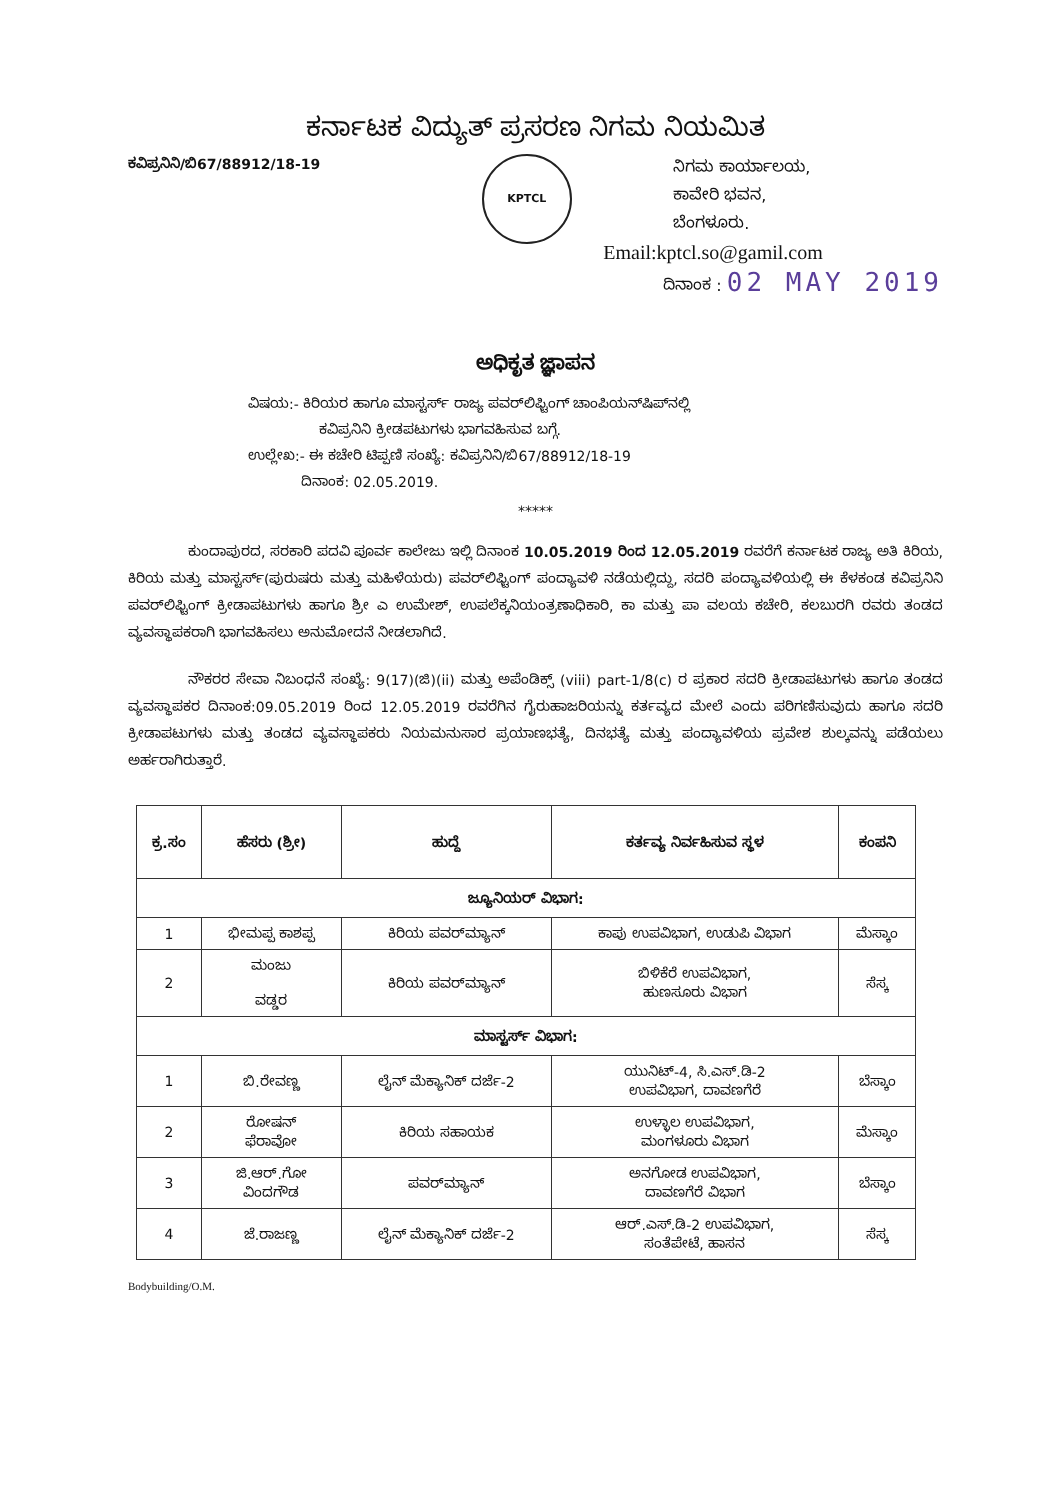ಕರ್ನಾಟಕ ವಿದ್ಯುತ್ ಪ್ರಸರಣ ನಿಗಮ ನಿಯಮಿತ
ಕವಿಪ್ರನಿನಿ/ಬಿ67/88912/18-19
KPTCL
ನಿಗಮ ಕಾರ್ಯಾಲಯ,
ಕಾವೇರಿ ಭವನ,
ಬೆಂಗಳೂರು.
Email:kptcl.so@gamil.com
ದಿನಾಂಕ : 02 MAY 2019
ಅಧಿಕೃತ ಜ್ಞಾಪನ
ವಿಷಯ:- ಕಿರಿಯರ ಹಾಗೂ ಮಾಸ್ಟರ್ಸ್ ರಾಜ್ಯ ಪವರ್‌ಲಿಫ್ಟಿಂಗ್ ಚಾಂಪಿಯನ್‌ಷಿಪ್‌ನಲ್ಲಿ
ಕವಿಪ್ರನಿನಿ ಕ್ರೀಡಪಟುಗಳು ಭಾಗವಹಿಸುವ ಬಗ್ಗೆ.
ಉಲ್ಲೇಖ:- ಈ ಕಚೇರಿ ಟಿಪ್ಪಣಿ ಸಂಖ್ಯೆ: ಕವಿಪ್ರನಿನಿ/ಬಿ67/88912/18-19
ದಿನಾಂಕ: 02.05.2019.
*****
ಕುಂದಾಪುರದ, ಸರಕಾರಿ ಪದವಿ ಪೂರ್ವ ಕಾಲೇಜು ಇಲ್ಲಿ ದಿನಾಂಕ 10.05.2019 ರಿಂದ 12.05.2019 ರವರೆಗೆ ಕರ್ನಾಟಕ ರಾಜ್ಯ ಅತಿ ಕಿರಿಯ, ಕಿರಿಯ ಮತ್ತು ಮಾಸ್ಟರ್ಸ್(ಪುರುಷರು ಮತ್ತು ಮಹಿಳೆಯರು) ಪವರ್‌ಲಿಫ್ಟಿಂಗ್ ಪಂದ್ಯಾವಳಿ ನಡೆಯಲ್ಲಿದ್ದು, ಸದರಿ ಪಂದ್ಯಾವಳಿಯಲ್ಲಿ ಈ ಕೆಳಕಂಡ ಕವಿಪ್ರನಿನಿ ಪವರ್‌ಲಿಫ್ಟಿಂಗ್ ಕ್ರೀಡಾಪಟುಗಳು ಹಾಗೂ ಶ್ರೀ ಎ ಉಮೇಶ್, ಉಪಲೆಕ್ಕನಿಯಂತ್ರಣಾಧಿಕಾರಿ, ಕಾ ಮತ್ತು ಪಾ ವಲಯ ಕಚೇರಿ, ಕಲಬುರಗಿ ರವರು ತಂಡದ ವ್ಯವಸ್ಥಾಪಕರಾಗಿ ಭಾಗವಹಿಸಲು ಅನುಮೋದನೆ ನೀಡಲಾಗಿದೆ.
ನೌಕರರ ಸೇವಾ ನಿಬಂಧನೆ ಸಂಖ್ಯೆ: 9(17)(ಜಿ)(ii) ಮತ್ತು ಅಪೆಂಡಿಕ್ಸ್ (viii) part-1/8(c) ರ ಪ್ರಕಾರ ಸದರಿ ಕ್ರೀಡಾಪಟುಗಳು ಹಾಗೂ ತಂಡದ ವ್ಯವಸ್ಥಾಪಕರ ದಿನಾಂಕ:09.05.2019 ರಿಂದ 12.05.2019 ರವರೆಗಿನ ಗೈರುಹಾಜರಿಯನ್ನು ಕರ್ತವ್ಯದ ಮೇಲೆ ಎಂದು ಪರಿಗಣಿಸುವುದು ಹಾಗೂ ಸದರಿ ಕ್ರೀಡಾಪಟುಗಳು ಮತ್ತು ತಂಡದ ವ್ಯವಸ್ಥಾಪಕರು ನಿಯಮನುಸಾರ ಪ್ರಯಾಣಭತ್ಯೆ, ದಿನಭತ್ಯೆ ಮತ್ತು ಪಂದ್ಯಾವಳಿಯ ಪ್ರವೇಶ ಶುಲ್ಕವನ್ನು ಪಡೆಯಲು ಅರ್ಹರಾಗಿರುತ್ತಾರೆ.
| ಕ್ರ.ಸಂ | ಹೆಸರು (ಶ್ರೀ) | ಹುದ್ದೆ | ಕರ್ತವ್ಯ ನಿರ್ವಹಿಸುವ ಸ್ಥಳ | ಕಂಪನಿ |
| --- | --- | --- | --- | --- |
| ಜ್ಯೂನಿಯರ್ ವಿಭಾಗ: | | | | |
| 1 | ಭೀಮಪ್ಪ ಕಾಶಪ್ಪ | ಕಿರಿಯ ಪವರ್‌ಮ್ಯಾನ್ | ಕಾಪು ಉಪವಿಭಾಗ, ಉಡುಪಿ ವಿಭಾಗ | ಮೆಸ್ಕಾಂ |
| 2 | ಮಂಜು ವಡ್ಡರ | ಕಿರಿಯ ಪವರ್‌ಮ್ಯಾನ್ | ಬಿಳಿಕೆರೆ ಉಪವಿಭಾಗ, ಹುಣಸೂರು ವಿಭಾಗ | ಸೆಸ್ಕ |
| ಮಾಸ್ಟರ್ಸ್ ವಿಭಾಗ: | | | | |
| 1 | ಬಿ.ರೇವಣ್ಣ | ಲೈನ್ ಮೆಕ್ಯಾನಿಕ್ ದರ್ಜೆ-2 | ಯುನಿಟ್-4, ಸಿ.ಎಸ್.ಡಿ-2 ಉಪವಿಭಾಗ, ದಾವಣಗೆರೆ | ಬೆಸ್ಕಾಂ |
| 2 | ರೋಷನ್ ಫೆರಾವೋ | ಕಿರಿಯ ಸಹಾಯಕ | ಉಳ್ಳಾಲ ಉಪವಿಭಾಗ, ಮಂಗಳೂರು ವಿಭಾಗ | ಮೆಸ್ಕಾಂ |
| 3 | ಜಿ.ಆರ್.ಗೋ ವಿಂದಗೌಡ | ಪವರ್‌ಮ್ಯಾನ್ | ಅನಗೋಡ ಉಪವಿಭಾಗ, ದಾವಣಗೆರೆ ವಿಭಾಗ | ಬೆಸ್ಕಾಂ |
| 4 | ಜೆ.ರಾಜಣ್ಣ | ಲೈನ್ ಮೆಕ್ಯಾನಿಕ್ ದರ್ಜೆ-2 | ಆರ್.ಎಸ್.ಡಿ-2 ಉಪವಿಭಾಗ, ಸಂತೆಪೇಟೆ, ಹಾಸನ | ಸೆಸ್ಕ |
Bodybuilding/O.M.